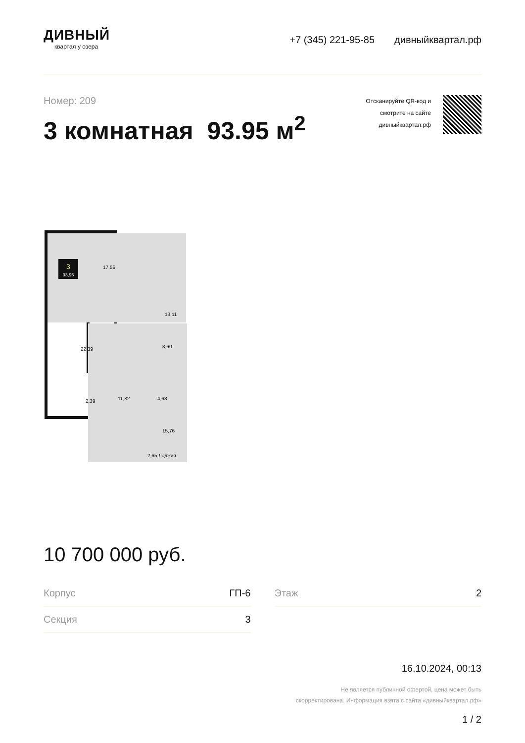ДИВНЫЙ
квартал у озера
+7 (345) 221-95-85 дивныйквартал.рф
Номер: 209
3 комнатная 93.95 м<sup>2</sup>
Отсканируйте QR-код и
смотрите на сайте
дивныйквартал.рф
3
93,95
17,55
13,11
22,39
3,60
2,39
11,82
4,68
15,76
2,65 Лоджия
10 700 000 руб.
Корпус ГП-6
Секция 3
Этаж 2
16.10.2024, 00:13
Не является публичной офертой, цена может быть
скорректирована. Информация взята с сайта «дивныйквартал.рф»
1 / 2